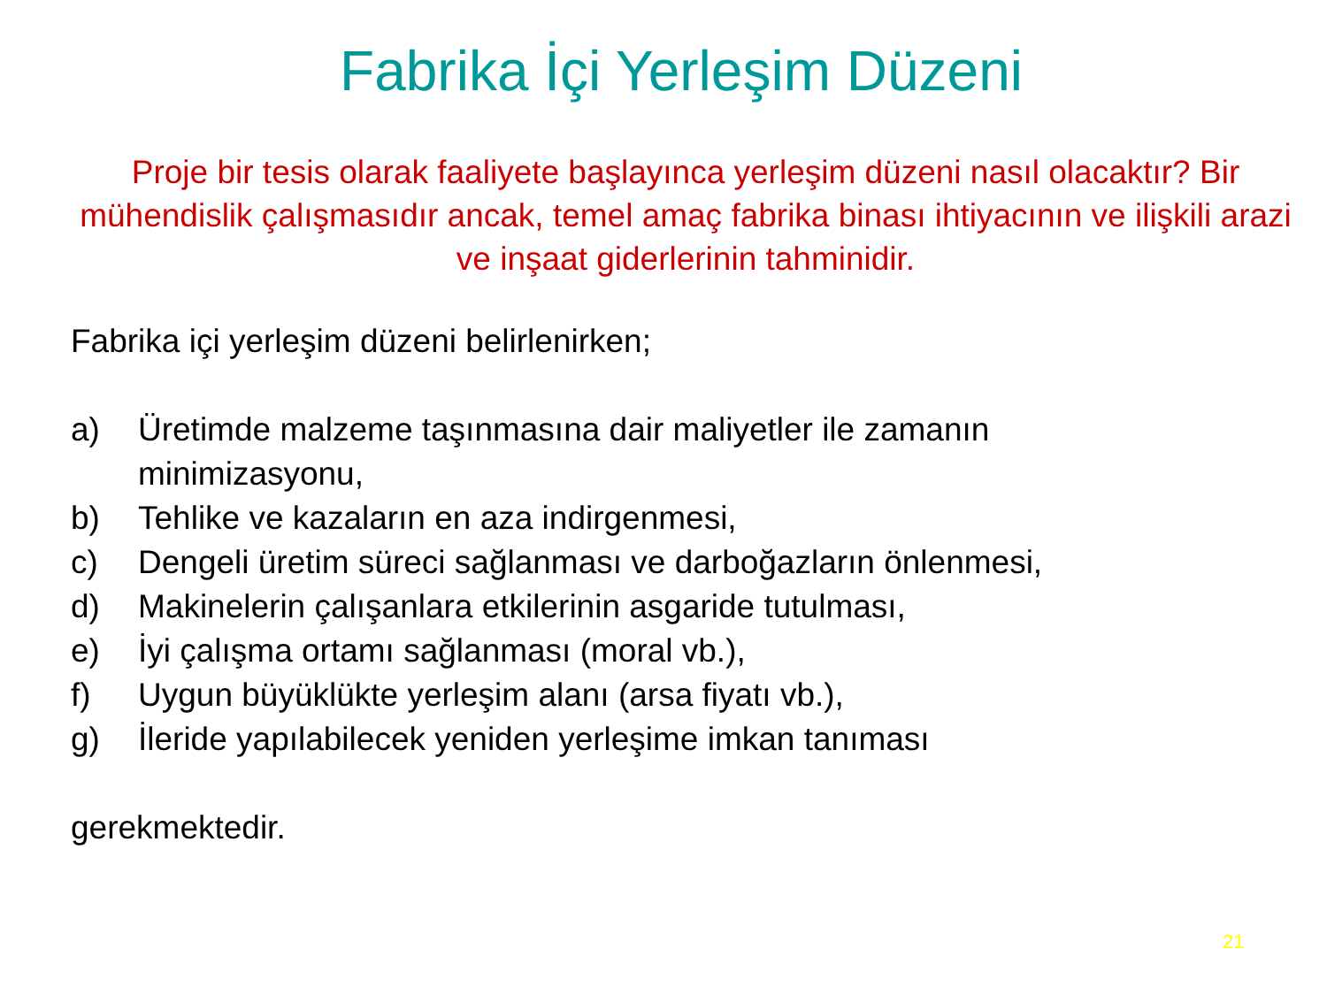Fabrika İçi Yerleşim Düzeni
Proje bir tesis olarak faaliyete başlayınca yerleşim düzeni nasıl olacaktır? Bir mühendislik çalışmasıdır ancak, temel amaç fabrika binası ihtiyacının ve ilişkili arazi ve inşaat giderlerinin tahminidir.
Fabrika içi yerleşim düzeni belirlenirken;
a) Üretimde malzeme taşınmasına dair maliyetler ile zamanın
minimizasyonu,
b) Tehlike ve kazaların en aza indirgenmesi,
c) Dengeli üretim süreci sağlanması ve darboğazların önlenmesi,
d) Makinelerin çalışanlara etkilerinin asgaride tutulması,
e) İyi çalışma ortamı sağlanması (moral vb.),
f) Uygun büyüklükte yerleşim alanı (arsa fiyatı vb.),
g) İleride yapılabilecek yeniden yerleşime imkan tanıması
gerekmektedir.
21